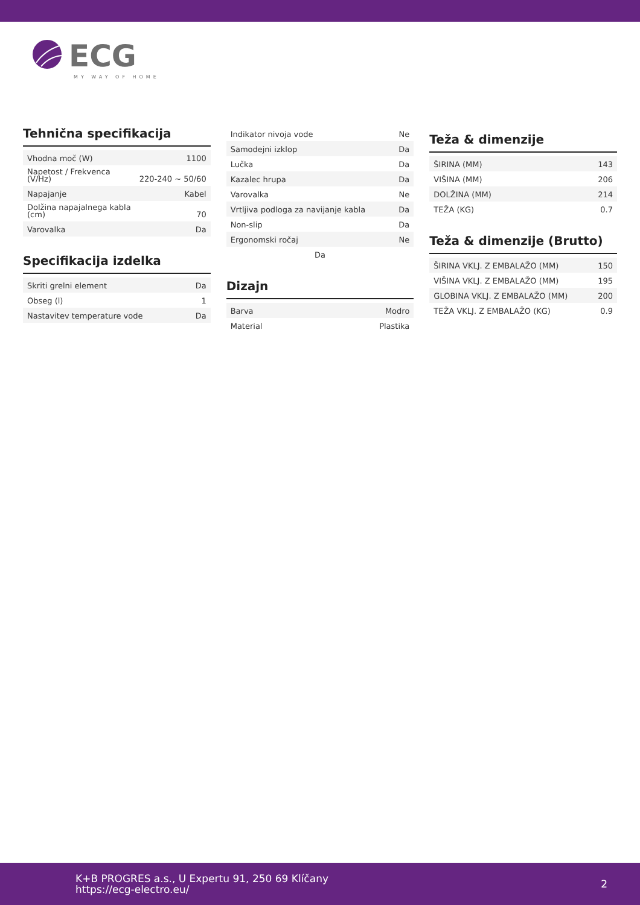ECG
MY WAY OF HOME
Tehnična specifikacija
| Vhodna moč (W) | 1100 |
| Napetost / Frekvenca (V/Hz) | 220-240 ~ 50/60 |
| Napajanje | Kabel |
| Dolžina napajalnega kabla (cm) | 70 |
| Varovalka | Da |
Specifikacija izdelka
| Skriti grelni element | Da |
| Obseg (l) | 1 |
| Nastavitev temperature vode | Da |
| Indikator nivoja vode | Ne |
| Samodejni izklop | Da |
| Lučka | Da |
| Kazalec hrupa | Da |
| Varovalka | Ne |
| Vrtljiva podloga za navijanje kabla | Da |
| Non-slip | Da |
| Ergonomski ročaj | Ne |
| Da | |
Dizajn
| Barva | Modro |
| Material | Plastika |
Teža & dimenzije
| ŠIRINA (MM) | 143 |
| VIŠINA (MM) | 206 |
| DOLŽINA (MM) | 214 |
| TEŽA (KG) | 0.7 |
Teža & dimenzije (Brutto)
| ŠIRINA VKLJ. Z EMBALAŽO (MM) | 150 |
| VIŠINA VKLJ. Z EMBALAŽO (MM) | 195 |
| GLOBINA VKLJ. Z EMBALAŽO (MM) | 200 |
| TEŽA VKLJ. Z EMBALAŽO (KG) | 0.9 |
K+B PROGRES a.s., U Expertu 91, 250 69 Klíčany
https://ecg-electro.eu/
2